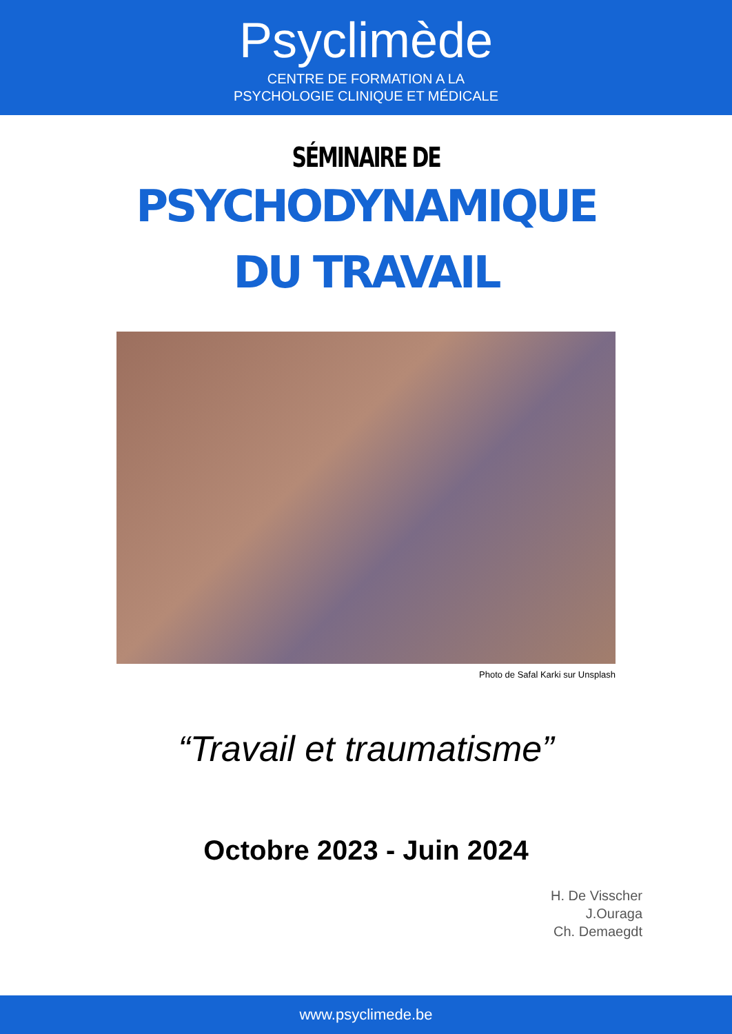Psyclimède
CENTRE DE FORMATION A LA
PSYCHOLOGIE CLINIQUE ET MÉDICALE
SÉMINAIRE DE
PSYCHODYNAMIQUE
DU TRAVAIL
Photo de Safal Karki sur Unsplash
“Travail et traumatisme”
Octobre 2023 - Juin 2024
H. De Visscher
J.Ouraga
Ch. Demaegdt
www.psyclimede.be